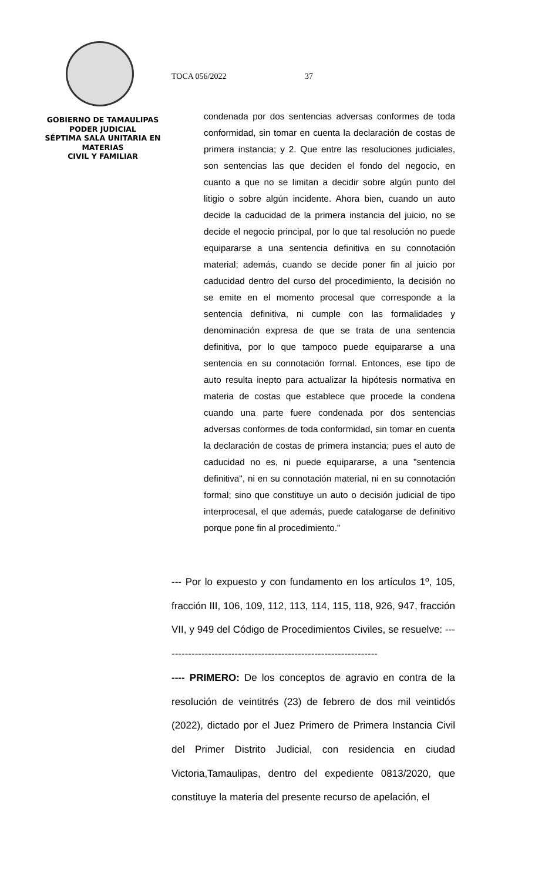TOCA 056/2022 37
GOBIERNO DE TAMAULIPAS
PODER JUDICIAL
SÉPTIMA SALA UNITARIA EN MATERIAS
CIVIL Y FAMILIAR
condenada por dos sentencias adversas conformes de toda conformidad, sin tomar en cuenta la declaración de costas de primera instancia; y 2. Que entre las resoluciones judiciales, son sentencias las que deciden el fondo del negocio, en cuanto a que no se limitan a decidir sobre algún punto del litigio o sobre algún incidente. Ahora bien, cuando un auto decide la caducidad de la primera instancia del juicio, no se decide el negocio principal, por lo que tal resolución no puede equipararse a una sentencia definitiva en su connotación material; además, cuando se decide poner fin al juicio por caducidad dentro del curso del procedimiento, la decisión no se emite en el momento procesal que corresponde a la sentencia definitiva, ni cumple con las formalidades y denominación expresa de que se trata de una sentencia definitiva, por lo que tampoco puede equipararse a una sentencia en su connotación formal. Entonces, ese tipo de auto resulta inepto para actualizar la hipótesis normativa en materia de costas que establece que procede la condena cuando una parte fuere condenada por dos sentencias adversas conformes de toda conformidad, sin tomar en cuenta la declaración de costas de primera instancia; pues el auto de caducidad no es, ni puede equipararse, a una "sentencia definitiva", ni en su connotación material, ni en su connotación formal; sino que constituye un auto o decisión judicial de tipo interprocesal, el que además, puede catalogarse de definitivo porque pone fin al procedimiento.”
--- Por lo expuesto y con fundamento en los artículos 1º, 105, fracción III, 106, 109, 112, 113, 114, 115, 118, 926, 947, fracción VII, y 949 del Código de Procedimientos Civiles, se resuelve: -----------------------------------------------------------------
---- PRIMERO: De los conceptos de agravio en contra de la resolución de veintitrés (23) de febrero de dos mil veintidós (2022), dictado por el Juez Primero de Primera Instancia Civil del Primer Distrito Judicial, con residencia en ciudad Victoria,Tamaulipas, dentro del expediente 0813/2020, que constituye la materia del presente recurso de apelación, el